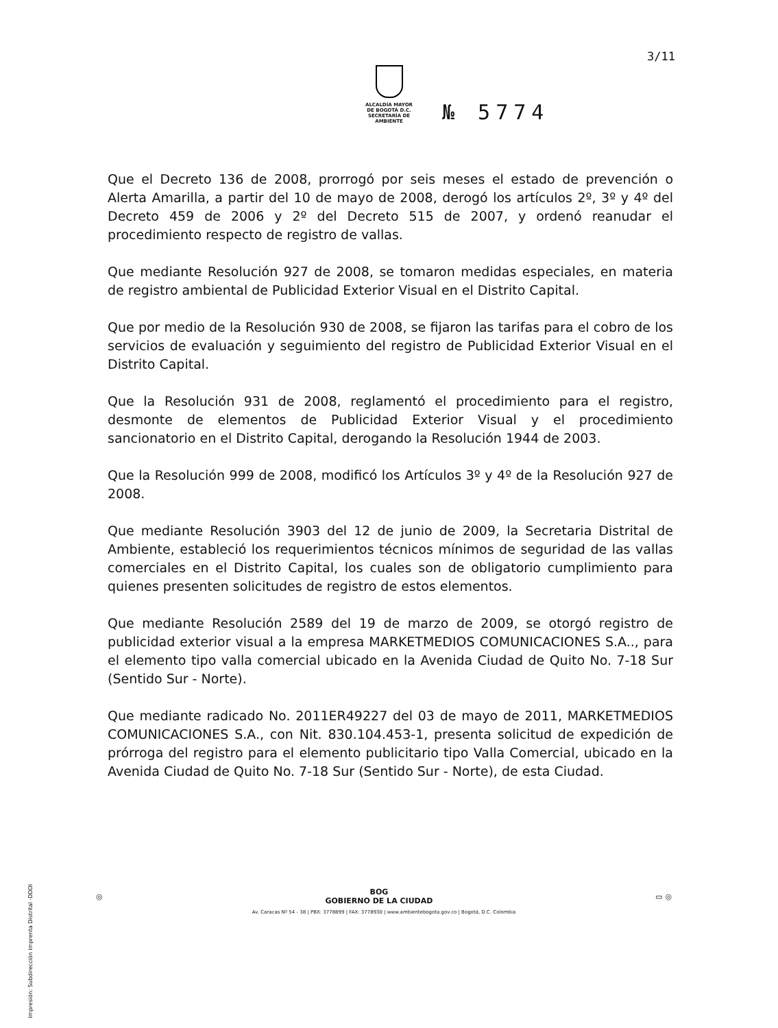3/11
ALCALDÍA MAYOR
DE BOGOTÁ D.C.
SECRETARÍA DE AMBIENTE
№ 5774
Que el Decreto 136 de 2008, prorrogó por seis meses el estado de prevención o Alerta Amarilla, a partir del 10 de mayo de 2008, derogó los artículos 2º, 3º y 4º del Decreto 459 de 2006 y 2º del Decreto 515 de 2007, y ordenó reanudar el procedimiento respecto de registro de vallas.
Que mediante Resolución 927 de 2008, se tomaron medidas especiales, en materia de registro ambiental de Publicidad Exterior Visual en el Distrito Capital.
Que por medio de la Resolución 930 de 2008, se fijaron las tarifas para el cobro de los servicios de evaluación y seguimiento del registro de Publicidad Exterior Visual en el Distrito Capital.
Que la Resolución 931 de 2008, reglamentó el procedimiento para el registro, desmonte de elementos de Publicidad Exterior Visual y el procedimiento sancionatorio en el Distrito Capital, derogando la Resolución 1944 de 2003.
Que la Resolución 999 de 2008, modificó los Artículos 3º y 4º de la Resolución 927 de 2008.
Que mediante Resolución 3903 del 12 de junio de 2009, la Secretaria Distrital de Ambiente, estableció los requerimientos técnicos mínimos de seguridad de las vallas comerciales en el Distrito Capital, los cuales son de obligatorio cumplimiento para quienes presenten solicitudes de registro de estos elementos.
Que mediante Resolución 2589 del 19 de marzo de 2009, se otorgó registro de publicidad exterior visual a la empresa MARKETMEDIOS COMUNICACIONES S.A.., para el elemento tipo valla comercial ubicado en la Avenida Ciudad de Quito No. 7-18 Sur (Sentido Sur - Norte).
Que mediante radicado No. 2011ER49227 del 03 de mayo de 2011, MARKETMEDIOS COMUNICACIONES S.A., con Nit. 830.104.453-1, presenta solicitud de expedición de prórroga del registro para el elemento publicitario tipo Valla Comercial, ubicado en la Avenida Ciudad de Quito No. 7-18 Sur (Sentido Sur - Norte), de esta Ciudad.
Impresión: Subdirección Imprenta Distrital -DDDI
◎ BOG
GOBIERNO DE LA CIUDAD ▭ ◎
Av. Caracas Nº 54 - 38 | PBX: 3778899 | FAX: 3778930 | www.ambientebogota.gov.co | Bogotá, D.C. Colombia